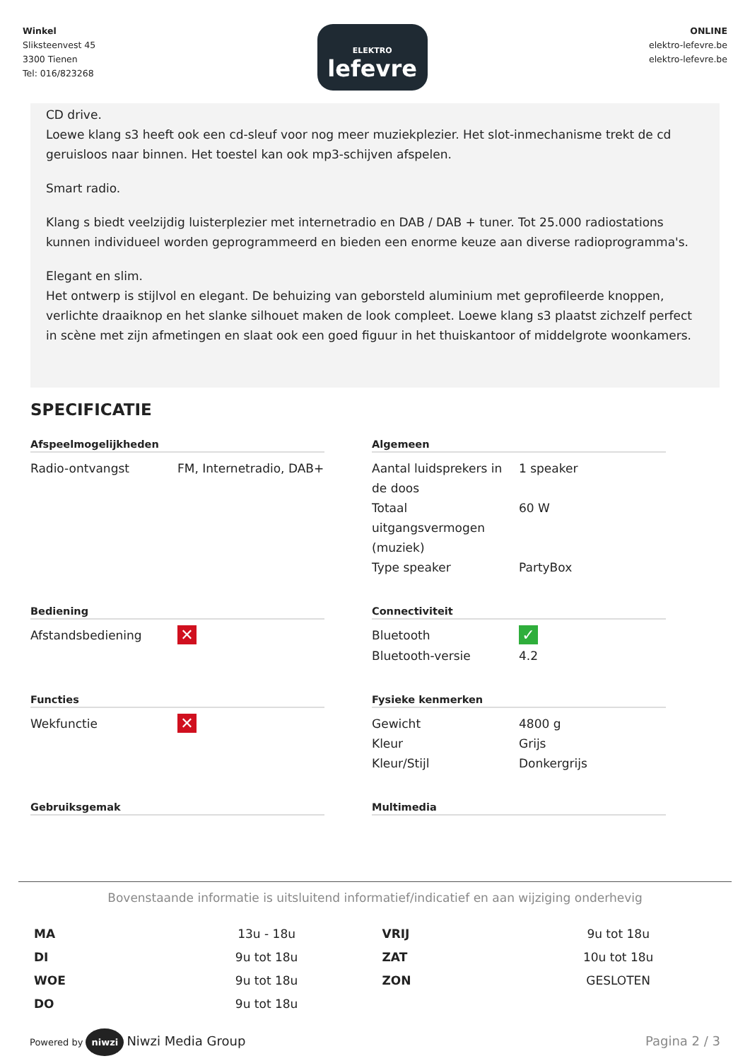Winkel
Sliksteenvest 45
3300 Tienen
Tel: 016/823268
ELEKTRO
lefevre
ONLINE
elektro-lefevre.be
elektro-lefevre.be
CD drive.
Loewe klang s3 heeft ook een cd-sleuf voor nog meer muziekplezier. Het slot-inmechanisme trekt de cd geruisloos naar binnen. Het toestel kan ook mp3-schijven afspelen.
Smart radio.
Klang s biedt veelzijdig luisterplezier met internetradio en DAB / DAB + tuner. Tot 25.000 radiostations kunnen individueel worden geprogrammeerd en bieden een enorme keuze aan diverse radioprogramma's.
Elegant en slim.
Het ontwerp is stijlvol en elegant. De behuizing van geborsteld aluminium met geprofileerde knoppen, verlichte draaiknop en het slanke silhouet maken de look compleet. Loewe klang s3 plaatst zichzelf perfect in scène met zijn afmetingen en slaat ook een goed figuur in het thuiskantoor of middelgrote woonkamers.
SPECIFICATIE
Afspeelmogelijkheden
| Radio-ontvangst | FM, Internetradio, DAB+ |
Algemeen
| Aantal luidsprekers in de doos | 1 speaker |
| Totaal uitgangsvermogen (muziek) | 60 W |
| Type speaker | PartyBox |
Bediening
| Afstandsbediening | ✕ |
Connectiviteit
| Bluetooth | ✓ |
| Bluetooth-versie | 4.2 |
Functies
| Wekfunctie | ✕ |
Fysieke kenmerken
| Gewicht | 4800 g |
| Kleur | Grijs |
| Kleur/Stijl | Donkergrijs |
Gebruiksgemak
Multimedia
Bovenstaande informatie is uitsluitend informatief/indicatief en aan wijziging onderhevig
| MA | 13u - 18u | VRIJ | 9u tot 18u |
| DI | 9u tot 18u | ZAT | 10u tot 18u |
| WOE | 9u tot 18u | ZON | GESLOTEN |
| DO | 9u tot 18u | | |
Powered by niwzi Niwzi Media Group
Pagina 2 / 3